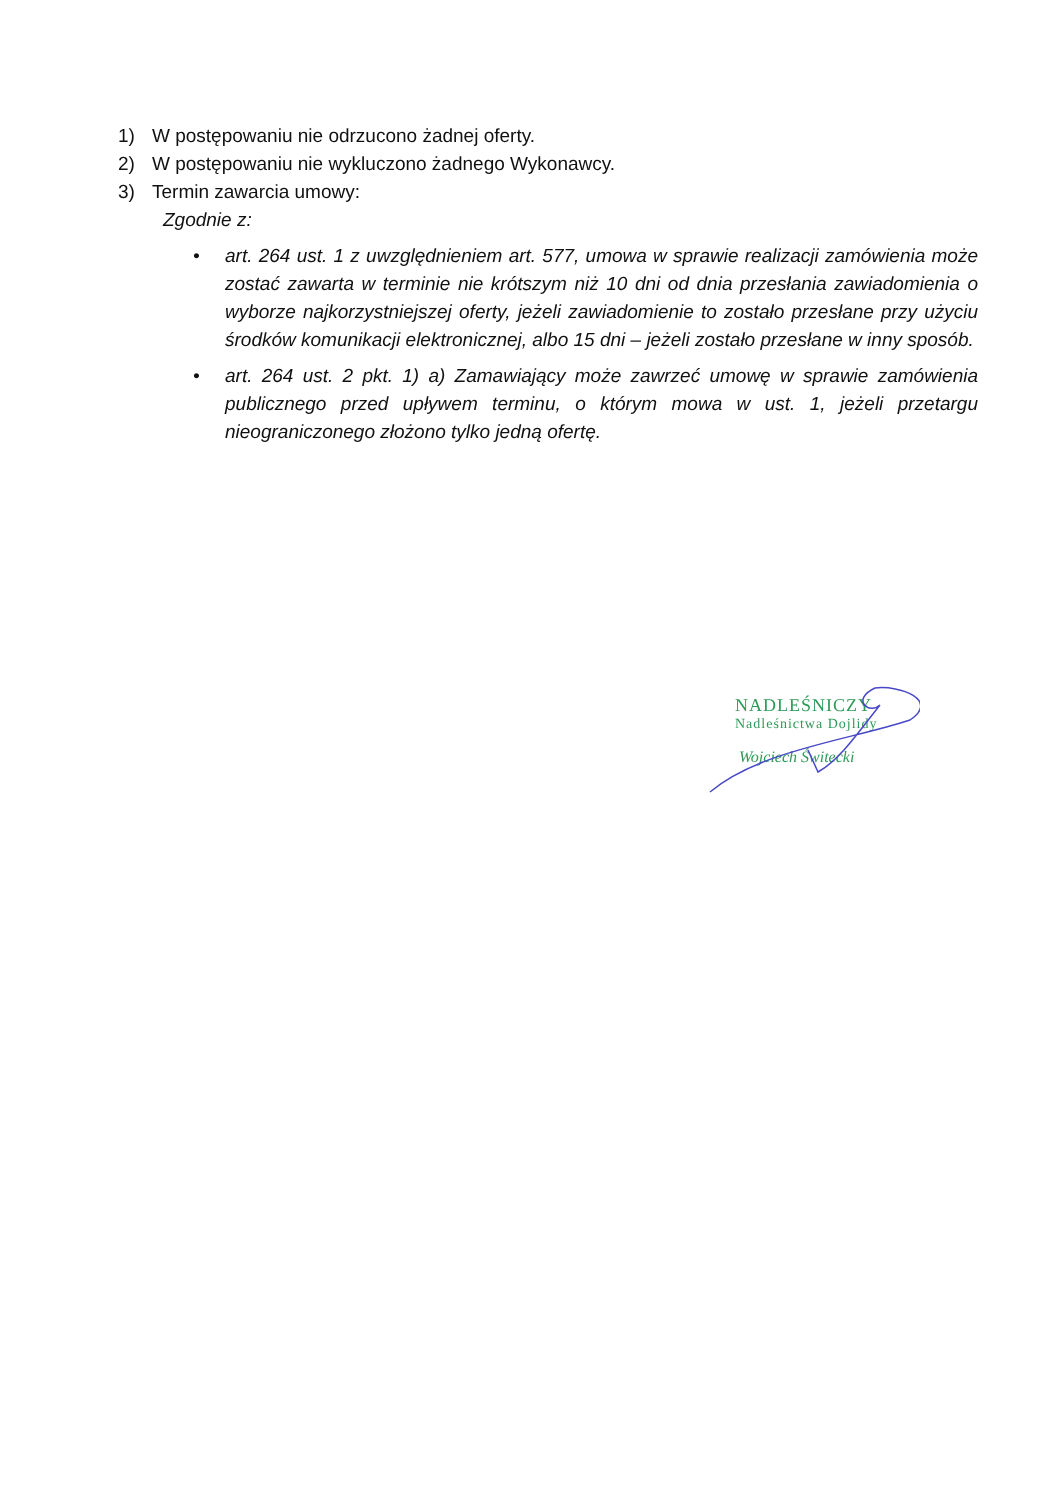1) W postępowaniu nie odrzucono żadnej oferty.
2) W postępowaniu nie wykluczono żadnego Wykonawcy.
3) Termin zawarcia umowy:
Zgodnie z:
• art. 264 ust. 1 z uwzględnieniem art. 577, umowa w sprawie realizacji zamówienia może zostać zawarta w terminie nie krótszym niż 10 dni od dnia przesłania zawiadomienia o wyborze najkorzystniejszej oferty, jeżeli zawiadomienie to zostało przesłane przy użyciu środków komunikacji elektronicznej, albo 15 dni – jeżeli zostało przesłane w inny sposób.
• art. 264 ust. 2 pkt. 1) a) Zamawiający może zawrzeć umowę w sprawie zamówienia publicznego przed upływem terminu, o którym mowa w ust. 1, jeżeli przetargu nieograniczonego złożono tylko jedną ofertę.
NADLEŚNICZY
Nadleśnictwa Dojlidy
Wojciech Świtecki